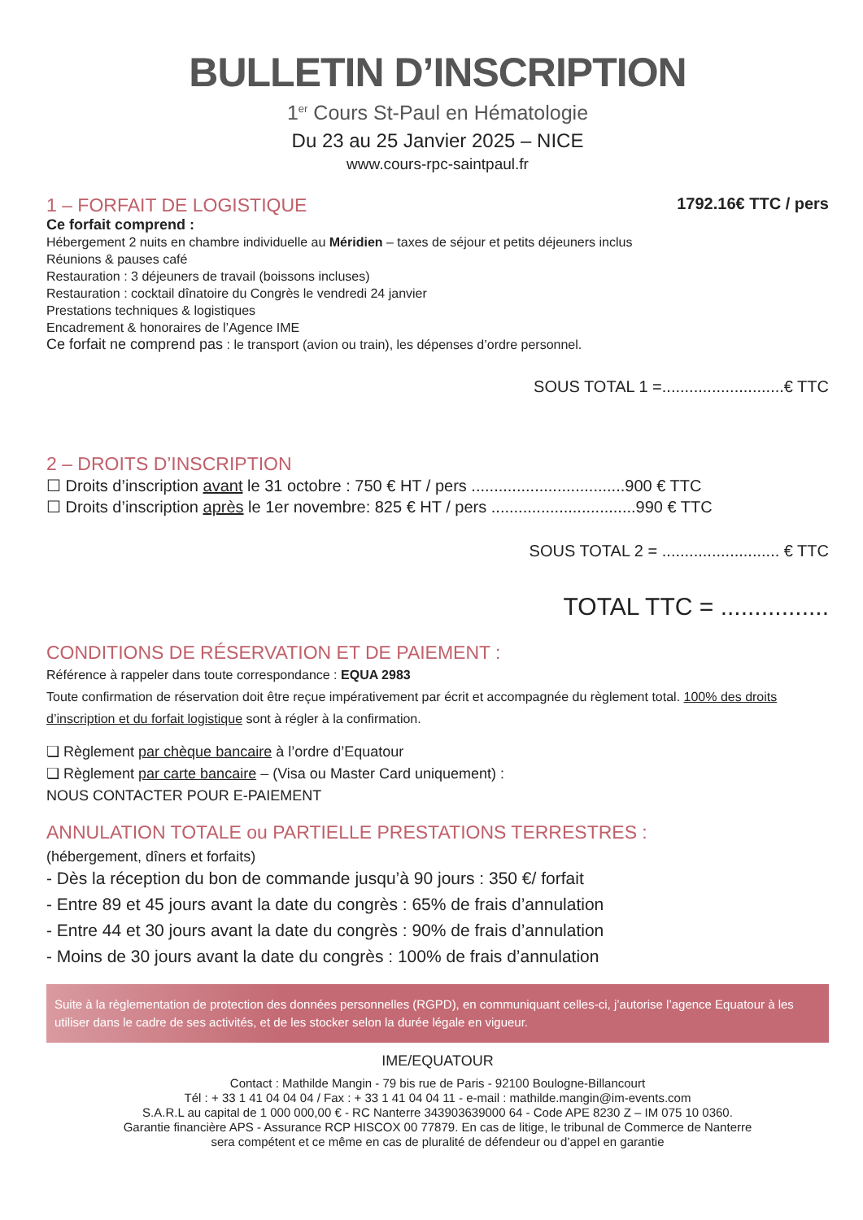BULLETIN D’INSCRIPTION
1<sup>er</sup> Cours St-Paul en Hématologie
Du 23 au 25 Janvier 2025 – NICE
www.cours-rpc-saintpaul.fr
1 – FORFAIT DE LOGISTIQUE
1792.16€ TTC / pers
Ce forfait comprend :
Hébergement 2 nuits en chambre individuelle au Méridien – taxes de séjour et petits déjeuners inclus
Réunions & pauses café
Restauration : 3 déjeuners de travail (boissons incluses)
Restauration : cocktail dînatoire du Congrès le vendredi 24 janvier
Prestations techniques & logistiques
Encadrement & honoraires de l’Agence IME
Ce forfait ne comprend pas : le transport (avion ou train), les dépenses d’ordre personnel.
SOUS TOTAL 1 =...........................€ TTC
2 – DROITS D’INSCRIPTION
☐ Droits d’inscription avant le 31 octobre : 750 € HT / pers ..................................900 € TTC
☐ Droits d’inscription après le 1er novembre: 825 € HT / pers ................................990 € TTC
SOUS TOTAL 2 = .......................... € TTC
TOTAL TTC = ................
CONDITIONS DE RÉSERVATION ET DE PAIEMENT :
Référence à rappeler dans toute correspondance : EQUA 2983
Toute confirmation de réservation doit être reçue impérativement par écrit et accompagnée du règlement total. 100% des droits d’inscription et du forfait logistique sont à régler à la confirmation.
❏ Règlement par chèque bancaire à l’ordre d’Equatour
❏ Règlement par carte bancaire – (Visa ou Master Card uniquement) :
NOUS CONTACTER POUR E-PAIEMENT
ANNULATION TOTALE ou PARTIELLE PRESTATIONS TERRESTRES :
(hébergement, dîners et forfaits)
- Dès la réception du bon de commande jusqu’à 90 jours : 350 €/ forfait
- Entre 89 et 45 jours avant la date du congrès : 65% de frais d’annulation
- Entre 44 et 30 jours avant la date du congrès : 90% de frais d’annulation
- Moins de 30 jours avant la date du congrès : 100% de frais d’annulation
Suite à la règlementation de protection des données personnelles (RGPD), en communiquant celles-ci, j’autorise l’agence Equatour à les utiliser dans le cadre de ses activités, et de les stocker selon la durée légale en vigueur.
IME/EQUATOUR
Contact : Mathilde Mangin - 79 bis rue de Paris - 92100 Boulogne-Billancourt
Tél : + 33 1 41 04 04 04 / Fax : + 33 1 41 04 04 11 - e-mail : mathilde.mangin@im-events.com
S.A.R.L au capital de 1 000 000,00 € - RC Nanterre 343903639000 64 - Code APE 8230 Z – IM 075 10 0360.
Garantie financière APS - Assurance RCP HISCOX 00 77879. En cas de litige, le tribunal de Commerce de Nanterre
sera compétent et ce même en cas de pluralité de défendeur ou d’appel en garantie